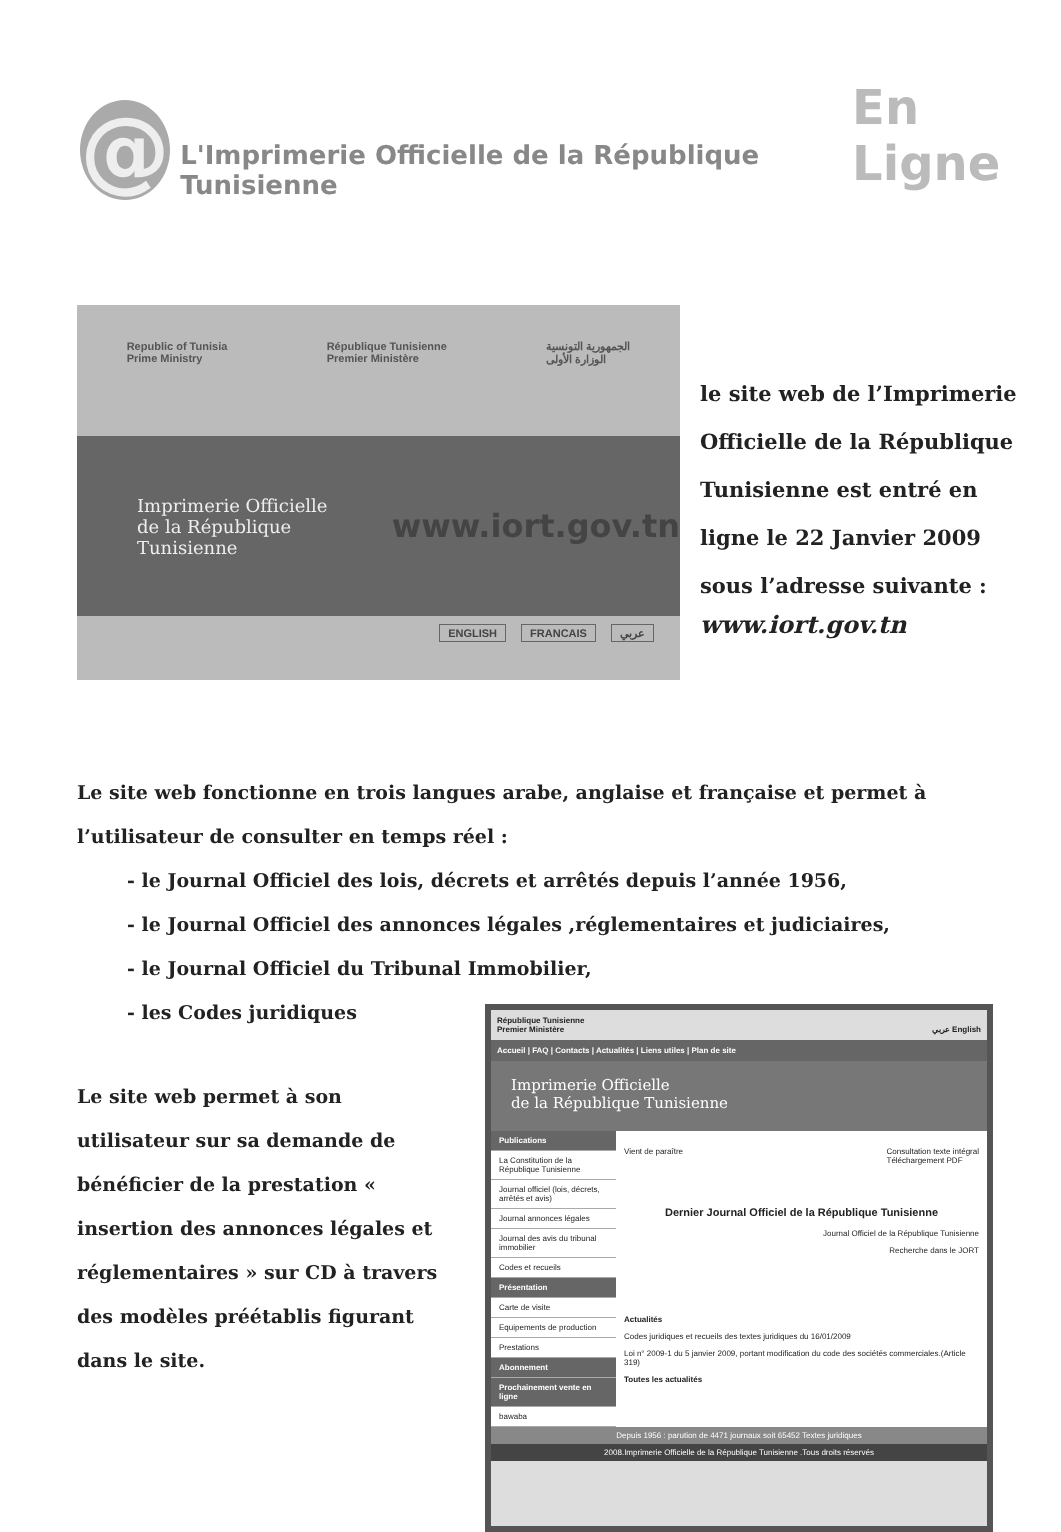@
L'Imprimerie Officielle de la République Tunisienne
En Ligne
Republic of Tunisia
Prime Ministry République Tunisienne
Premier Ministère الجمهورية التونسية
الوزارة الأولى
Imprimerie Officielle
de la République Tunisienne www.iort.gov.tn
ENGLISH FRANCAIS عربي
le site web de l’Imprimerie
Officielle de la République
Tunisienne est entré en
ligne le 22 Janvier 2009
sous l’adresse suivante :
www.iort.gov.tn
Le site web fonctionne en trois langues arabe, anglaise et française et permet à l’utilisateur de consulter en temps réel :
- le Journal Officiel des lois, décrets et arrêtés depuis l’année 1956,
- le Journal Officiel des annonces légales ,réglementaires et judiciaires,
- le Journal Officiel du Tribunal Immobilier,
- les Codes juridiques
Le site web permet à son utilisateur sur sa demande de bénéficier de la prestation « insertion des annonces légales et réglementaires » sur CD à travers des modèles préétablis figurant dans le site.
République Tunisienne
Premier Ministère عربي English
Accueil | FAQ | Contacts | Actualités | Liens utiles | Plan de site
Imprimerie Officielle
de la République Tunisienne
Publications
La Constitution de la République Tunisienne
Journal officiel (lois, décrets, arrêtés et avis)
Journal annonces légales
Journal des avis du tribunal immobilier
Codes et recueils
Présentation
Carte de visite
Equipements de production
Prestations
Abonnement
Prochainement vente en ligne
bawaba
Vient de paraître Consultation texte intégral
Téléchargement PDF
Dernier Journal Officiel de la République Tunisienne
Journal Officiel de la République Tunisienne
Recherche dans le JORT
Actualités
Codes juridiques et recueils des textes juridiques du 16/01/2009
Loi n° 2009-1 du 5 janvier 2009, portant modification du code des sociétés commerciales.(Article 319)
Toutes les actualités
Depuis 1956 : parution de 4471 journaux soit 65452 Textes juridiques
2008.Imprimerie Officielle de la République Tunisienne .Tous droits réservés